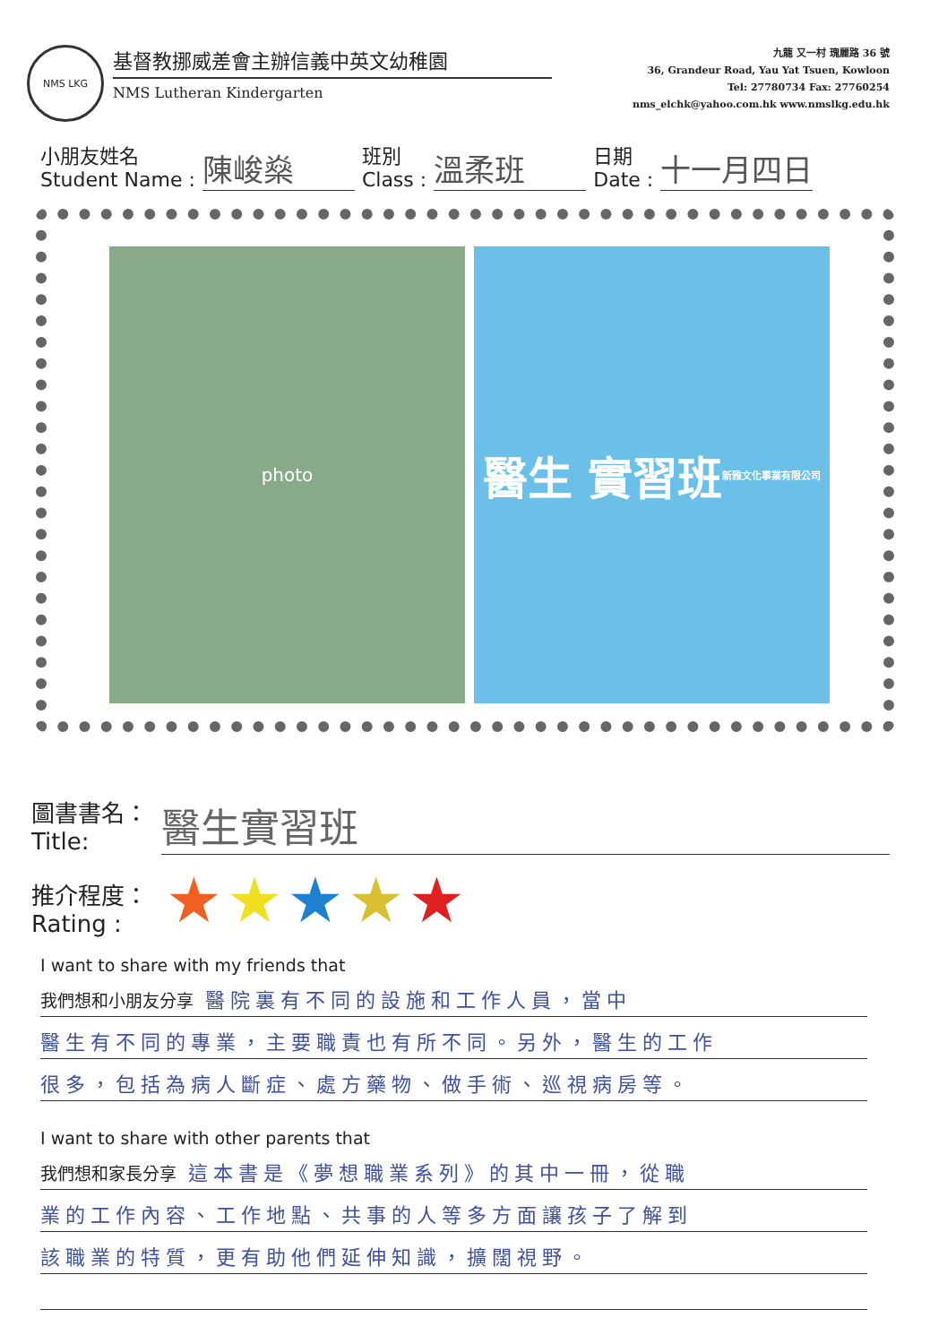NMS LKG
基督教挪威差會主辦信義中英文幼稚園
NMS Lutheran Kindergarten
九龍 又一村 瑰麗路 36 號
36, Grandeur Road, Yau Yat Tsuen, Kowloon
Tel: 27780734 Fax: 27760254
nms_elchk@yahoo.com.hk www.nmslkg.edu.hk
小朋友姓名
Student Name :
陳峻燊
班別
Class :
溫柔班
日期
Date :
十一月四日
photo
醫生 實習班
新雅文化事業有限公司
圖書書名：
Title:
醫生實習班
推介程度：
Rating :
★★★★★
I want to share with my friends that
我們想和小朋友分享 醫院裏有不同的設施和工作人員，當中
醫生有不同的專業，主要職責也有所不同。另外，醫生的工作
很多，包括為病人斷症、處方藥物、做手術、巡視病房等。
I want to share with other parents that
我們想和家長分享 這本書是《夢想職業系列》的其中一冊，從職
業的工作內容、工作地點、共事的人等多方面讓孩子了解到
該職業的特質，更有助他們延伸知識，擴闊視野。